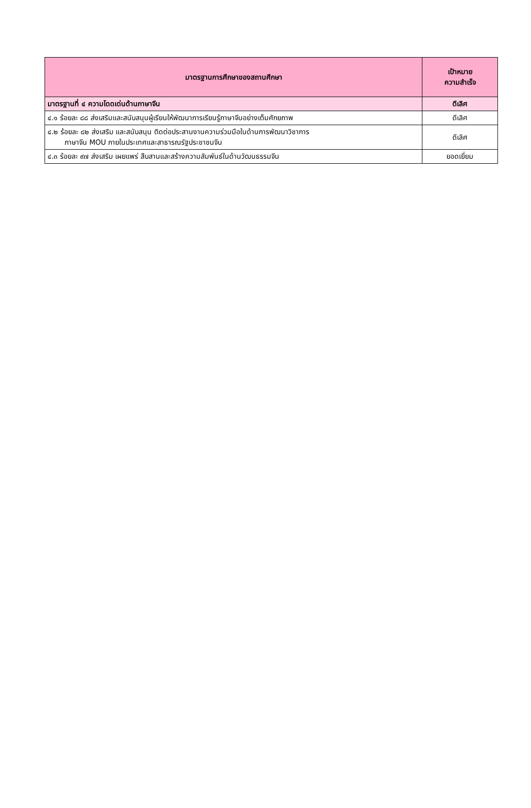| มาตรฐานการศึกษาของสถานศึกษา | เป้าหมาย ความสำเร็จ |
| --- | --- |
| มาตรฐานที่ ๔ ความโดดเด่นด้านภาษาจีน | ดีเลิศ |
| ๔.๑ ร้อยละ ๘๘ ส่งเสริมและสนับสนุนผู้เรียนให้พัฒนาการเรียนรู้ภาษาจีนอย่างเต็มศักยภาพ | ดีเลิศ |
| ๔.๒ ร้อยละ ๘๒ ส่งเสริม และสนับสนุน ติดต่อประสานงานความร่วมมือในด้านการพัฒนาวิชาการ ภาษาจีน MOU ภายในประเทศและสาธารณรัฐประชาชนจีน | ดีเลิศ |
| ๔.๓ ร้อยละ ๙๗ ส่งเสริม เผยแพร่ สืบสานและสร้างความสัมพันธ์ในด้านวัฒนธรรมจีน | ยอดเยี่ยม |